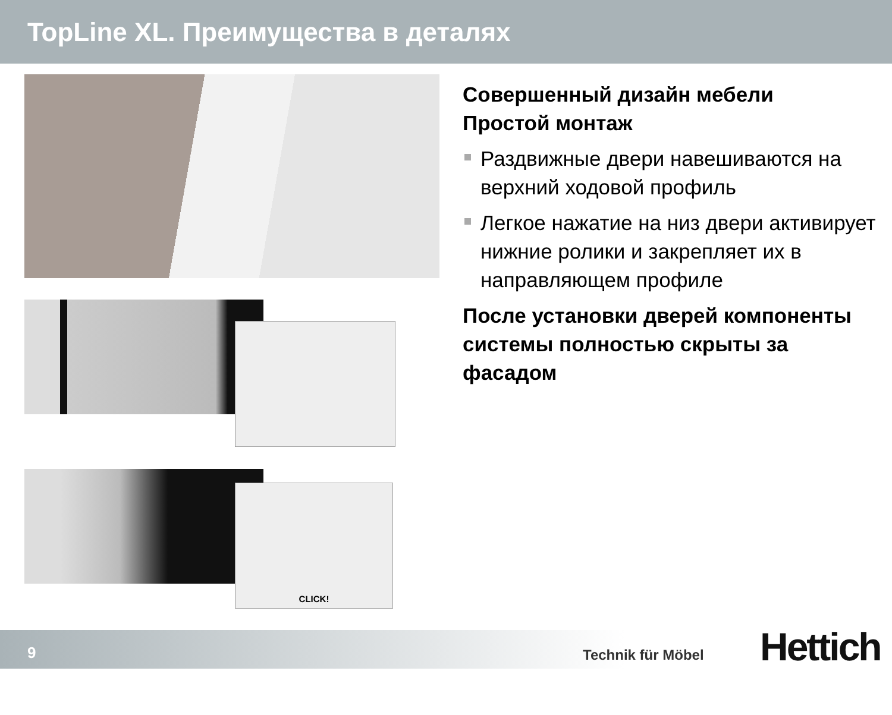TopLine XL. Преимущества в деталях
CLICK!
Совершенный дизайн мебели
Простой монтаж
Раздвижные двери навешиваются на верхний ходовой профиль
Легкое нажатие на низ двери активирует нижние ролики и закрепляет их в направляющем профиле
После установки дверей компоненты системы полностью скрыты за фасадом
9 Technik für Möbel Hettich